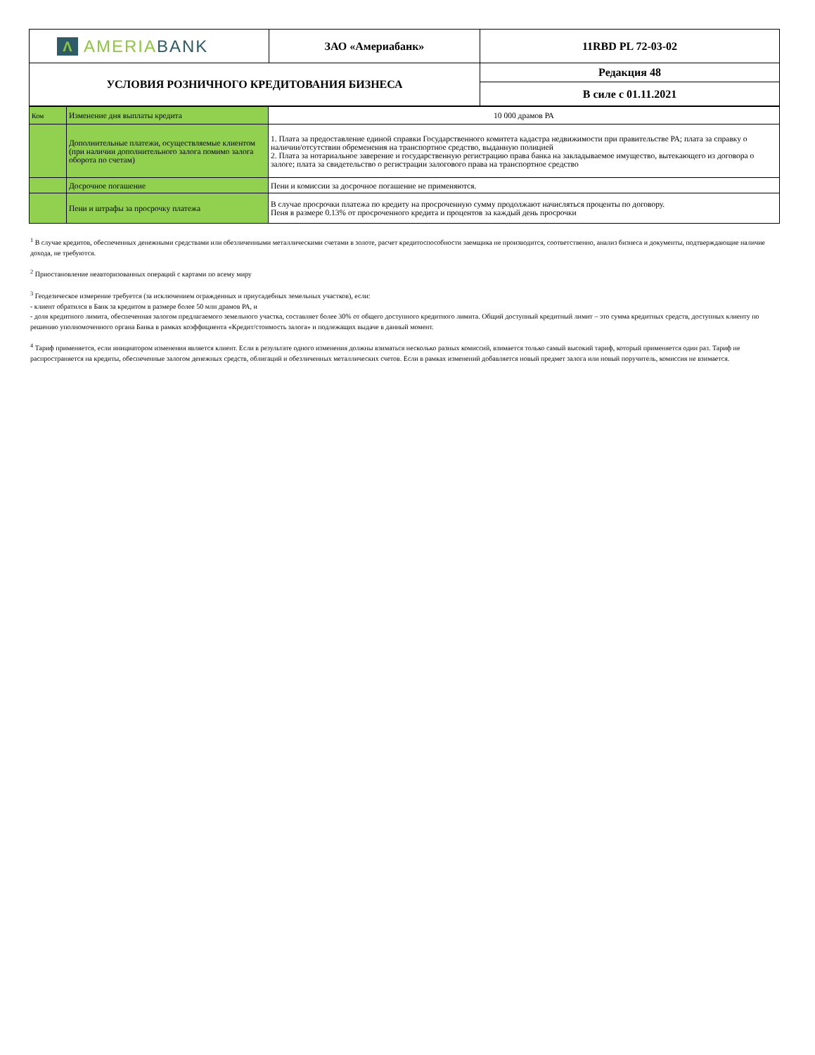| Λ AMERIA BANK | ЗАО «Америабанк» | 11RBD PL 72-03-02 |
| УСЛОВИЯ РОЗНИЧНОГО КРЕДИТОВАНИЯ БИЗНЕСА | | Редакция 48 |
| | | В силе с 01.11.2021 |
| Ком | Изменение дня выплаты кредита | 10 000 драмов РА |
| | Дополнительные платежи, осуществляемые клиентом (при наличии дополнительного залога помимо залога оборота по счетам) | 1. Плата за предоставление единой справки Государственного комитета кадастра недвижимости при правительстве РА; плата за справку о наличии/отсутствии обременения на транспортное средство, выданную полицией 2. Плата за нотариальное заверение и государственную регистрацию права банка на закладываемое имущество, вытекающего из договора о залоге; плата за свидетельство о регистрации залогового права на транспортное средство |
| | Досрочное погашение | Пени и комиссии за досрочное погашение не применяются. |
| | Пени и штрафы за просрочку платежа | В случае просрочки платежа по кредиту на просроченную сумму продолжают начисляться проценты по договору. Пеня в размере 0.13% от просроченного кредита и процентов за каждый день просрочки |
<sup>1</sup> В случае кредитов, обеспеченных денежными средствами или обезличенными металлическими счетами в золоте, расчет кредитоспособности заемщика не производится, соответственно, анализ бизнеса и документы, подтверждающие наличие дохода, не требуются.
<sup>2</sup> Приостановление неавторизованных операций с картами по всему миру
<sup>3</sup> Геодезическое измерение требуется (за исключением огражденных и приусадебных земельных участков), если:
- клиент обратился в Банк за кредитом в размере более 50 млн драмов РА, и
- доля кредитного лимита, обеспеченная залогом предлагаемого земельного участка, составляет более 30% от общего доступного кредитного лимита. Общий доступный кредитный лимит – это сумма кредитных средств, доступных клиенту по решению уполномоченного органа Банка в рамках коэффициента «Кредит/стоимость залога» и подлежащих выдаче в данный момент.
<sup>4</sup> Тариф применяется, если инициатором изменения является клиент. Если в результате одного изменения должны взиматься несколько разных комиссий, взимается только самый высокий тариф, который применяется один раз. Тариф не распространяется на кредиты, обеспеченные залогом денежных средств, облигаций и обезличенных металлических счетов. Если в рамках изменений добавляется новый предмет залога или новый поручитель, комиссия не взимается.